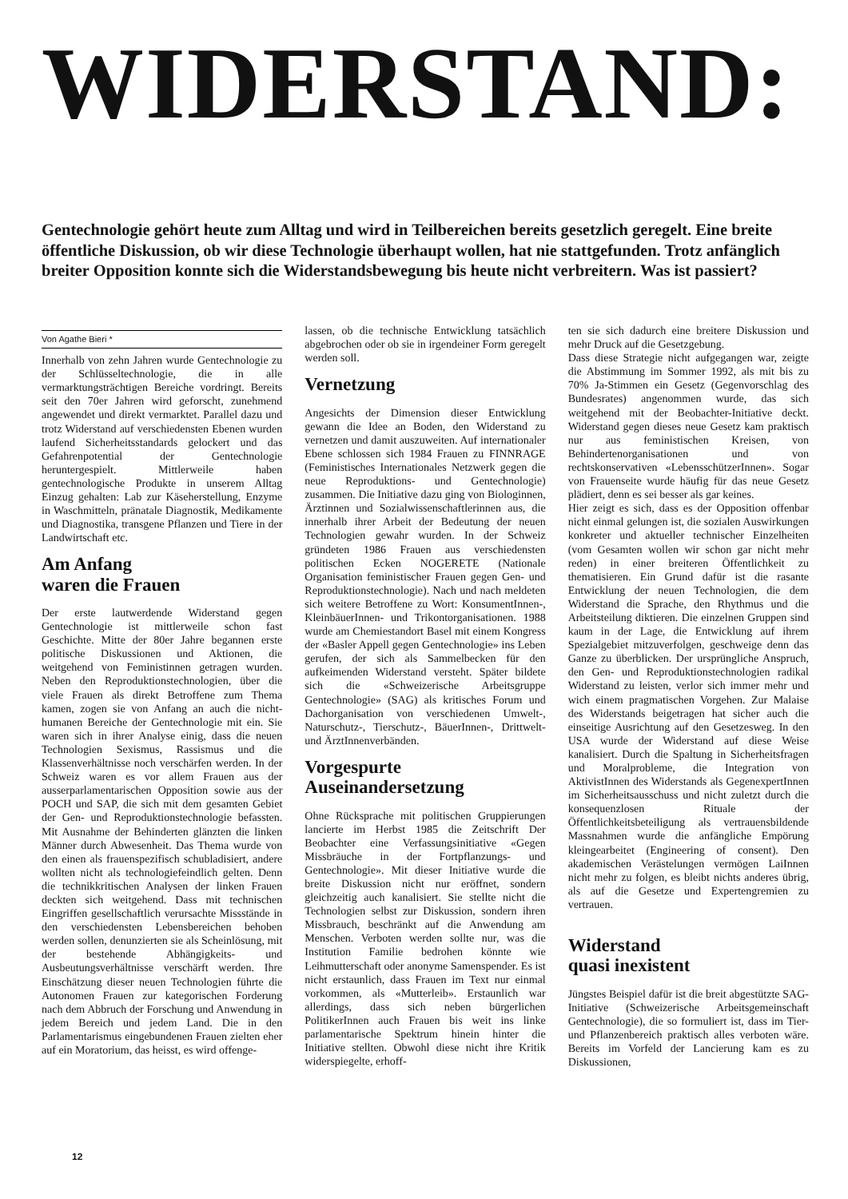WIDERSTAND:
Gentechnologie gehört heute zum Alltag und wird in Teilbereichen bereits gesetzlich geregelt. Eine breite öffentliche Diskussion, ob wir diese Technologie überhaupt wollen, hat nie stattgefunden. Trotz anfänglich breiter Opposition konnte sich die Widerstandsbewegung bis heute nicht verbreitern. Was ist passiert?
Von Agathe Bieri *
Innerhalb von zehn Jahren wurde Gentechnologie zu der Schlüsseltechnologie, die in alle vermarktungsträchtigen Bereiche vordringt. Bereits seit den 70er Jahren wird geforscht, zunehmend angewendet und direkt vermarktet. Parallel dazu und trotz Widerstand auf verschiedensten Ebenen wurden laufend Sicherheitsstandards gelockert und das Gefahrenpotential der Gentechnologie heruntergespielt. Mittlerweile haben gentechnologische Produkte in unserem Alltag Einzug gehalten: Lab zur Käseherstellung, Enzyme in Waschmitteln, pränatale Diagnostik, Medikamente und Diagnostika, transgene Pflanzen und Tiere in der Landwirtschaft etc.
Am Anfang
waren die Frauen
Der erste lautwerdende Widerstand gegen Gentechnologie ist mittlerweile schon fast Geschichte. Mitte der 80er Jahre begannen erste politische Diskussionen und Aktionen, die weitgehend von Feministinnen getragen wurden. Neben den Reproduktionstechnologien, über die viele Frauen als direkt Betroffene zum Thema kamen, zogen sie von Anfang an auch die nicht-humanen Bereiche der Gentechnologie mit ein. Sie waren sich in ihrer Analyse einig, dass die neuen Technologien Sexismus, Rassismus und die Klassenverhältnisse noch verschärfen werden. In der Schweiz waren es vor allem Frauen aus der ausserparlamentarischen Opposition sowie aus der POCH und SAP, die sich mit dem gesamten Gebiet der Gen- und Reproduktionstechnologie befassten. Mit Ausnahme der Behinderten glänzten die linken Männer durch Abwesenheit. Das Thema wurde von den einen als frauenspezifisch schubladisiert, andere wollten nicht als technologiefeindlich gelten. Denn die technikkritischen Analysen der linken Frauen deckten sich weitgehend. Dass mit technischen Eingriffen gesellschaftlich verursachte Missstände in den verschiedensten Lebensbereichen behoben werden sollen, denunzierten sie als Scheinlösung, mit der bestehende Abhängigkeits- und Ausbeutungsverhältnisse verschärft werden. Ihre Einschätzung dieser neuen Technologien führte die Autonomen Frauen zur kategorischen Forderung nach dem Abbruch der Forschung und Anwendung in jedem Bereich und jedem Land. Die in den Parlamentarismus eingebundenen Frauen zielten eher auf ein Moratorium, das heisst, es wird offenge-
lassen, ob die technische Entwicklung tatsächlich abgebrochen oder ob sie in irgendeiner Form geregelt werden soll.
Vernetzung
Angesichts der Dimension dieser Entwicklung gewann die Idee an Boden, den Widerstand zu vernetzen und damit auszuweiten. Auf internationaler Ebene schlossen sich 1984 Frauen zu FINNRAGE (Feministisches Internationales Netzwerk gegen die neue Reproduktions- und Gentechnologie) zusammen. Die Initiative dazu ging von Biologinnen, Ärztinnen und Sozialwissenschaftlerinnen aus, die innerhalb ihrer Arbeit der Bedeutung der neuen Technologien gewahr wurden. In der Schweiz gründeten 1986 Frauen aus verschiedensten politischen Ecken NOGERETE (Nationale Organisation feministischer Frauen gegen Gen- und Reproduktionstechnologie). Nach und nach meldeten sich weitere Betroffene zu Wort: KonsumentInnen-, KleinbäuerInnen- und Trikontorganisationen. 1988 wurde am Chemiestandort Basel mit einem Kongress der «Basler Appell gegen Gentechnologie» ins Leben gerufen, der sich als Sammelbecken für den aufkeimenden Widerstand versteht. Später bildete sich die «Schweizerische Arbeitsgruppe Gentechnologie» (SAG) als kritisches Forum und Dachorganisation von verschiedenen Umwelt-, Naturschutz-, Tierschutz-, BäuerInnen-, Drittwelt- und ÄrztInnenverbänden.
Vorgespurte
Auseinandersetzung
Ohne Rücksprache mit politischen Gruppierungen lancierte im Herbst 1985 die Zeitschrift Der Beobachter eine Verfassungsinitiative «Gegen Missbräuche in der Fortpflanzungs- und Gentechnologie». Mit dieser Initiative wurde die breite Diskussion nicht nur eröffnet, sondern gleichzeitig auch kanalisiert. Sie stellte nicht die Technologien selbst zur Diskussion, sondern ihren Missbrauch, beschränkt auf die Anwendung am Menschen. Verboten werden sollte nur, was die Institution Familie bedrohen könnte wie Leihmutterschaft oder anonyme Samenspender. Es ist nicht erstaunlich, dass Frauen im Text nur einmal vorkommen, als «Mutterleib». Erstaunlich war allerdings, dass sich neben bürgerlichen PolitikerInnen auch Frauen bis weit ins linke parlamentarische Spektrum hinein hinter die Initiative stellten. Obwohl diese nicht ihre Kritik widerspiegelte, erhoff-
ten sie sich dadurch eine breitere Diskussion und mehr Druck auf die Gesetzgebung.
Dass diese Strategie nicht aufgegangen war, zeigte die Abstimmung im Sommer 1992, als mit bis zu 70% Ja-Stimmen ein Gesetz (Gegenvorschlag des Bundesrates) angenommen wurde, das sich weitgehend mit der Beobachter-Initiative deckt. Widerstand gegen dieses neue Gesetz kam praktisch nur aus feministischen Kreisen, von Behindertenorganisationen und von rechtskonservativen «LebensschützerInnen». Sogar von Frauenseite wurde häufig für das neue Gesetz plädiert, denn es sei besser als gar keines.
Hier zeigt es sich, dass es der Opposition offenbar nicht einmal gelungen ist, die sozialen Auswirkungen konkreter und aktueller technischer Einzelheiten (vom Gesamten wollen wir schon gar nicht mehr reden) in einer breiteren Öffentlichkeit zu thematisieren. Ein Grund dafür ist die rasante Entwicklung der neuen Technologien, die dem Widerstand die Sprache, den Rhythmus und die Arbeitsteilung diktieren. Die einzelnen Gruppen sind kaum in der Lage, die Entwicklung auf ihrem Spezialgebiet mitzuverfolgen, geschweige denn das Ganze zu überblicken. Der ursprüngliche Anspruch, den Gen- und Reproduktionstechnologien radikal Widerstand zu leisten, verlor sich immer mehr und wich einem pragmatischen Vorgehen. Zur Malaise des Widerstands beigetragen hat sicher auch die einseitige Ausrichtung auf den Gesetzesweg. In den USA wurde der Widerstand auf diese Weise kanalisiert. Durch die Spaltung in Sicherheitsfragen und Moralprobleme, die Integration von AktivistInnen des Widerstands als GegenexpertInnen im Sicherheitsausschuss und nicht zuletzt durch die konsequenzlosen Rituale der Öffentlichkeitsbeteiligung als vertrauensbildende Massnahmen wurde die anfängliche Empörung kleingearbeitet (Engineering of consent). Den akademischen Verästelungen vermögen LaiInnen nicht mehr zu folgen, es bleibt nichts anderes übrig, als auf die Gesetze und Expertengremien zu vertrauen.
Widerstand
quasi inexistent
Jüngstes Beispiel dafür ist die breit abgestützte SAG-Initiative (Schweizerische Arbeitsgemeinschaft Gentechnologie), die so formuliert ist, dass im Tier- und Pflanzenbereich praktisch alles verboten wäre. Bereits im Vorfeld der Lancierung kam es zu Diskussionen,
12